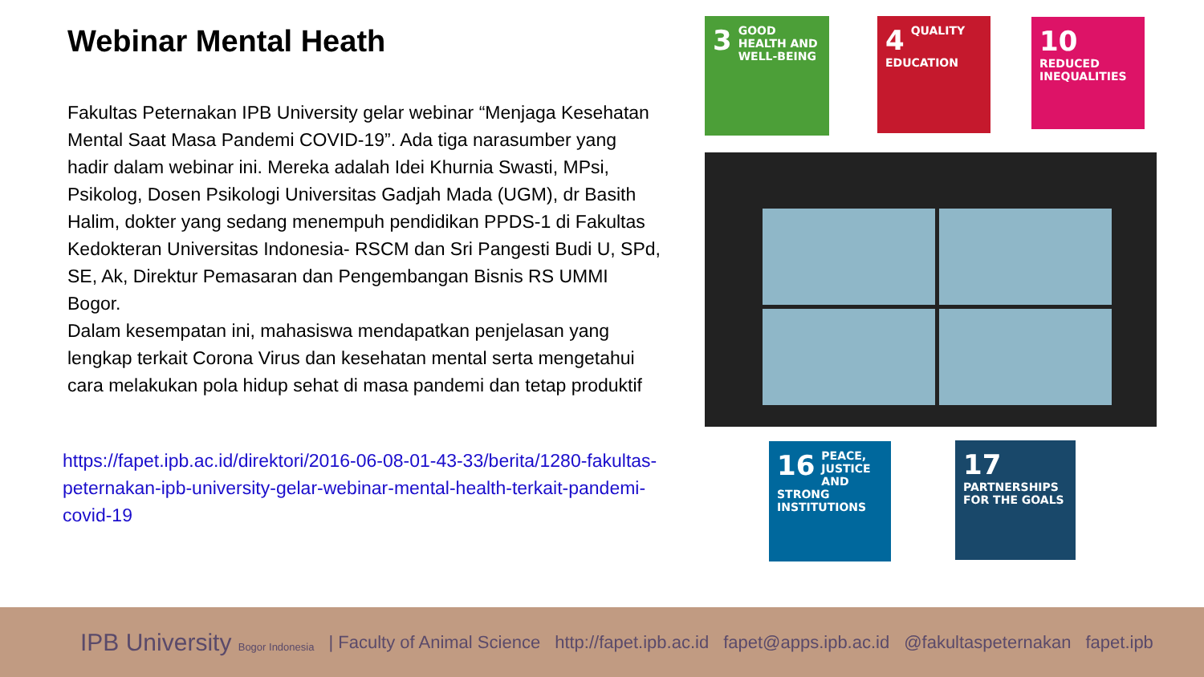Webinar Mental Heath
Fakultas Peternakan IPB University gelar webinar “Menjaga Kesehatan Mental Saat Masa Pandemi COVID-19”. Ada tiga narasumber yang hadir dalam webinar ini. Mereka adalah Idei Khurnia Swasti, MPsi, Psikolog, Dosen Psikologi Universitas Gadjah Mada (UGM), dr Basith Halim, dokter yang sedang menempuh pendidikan PPDS-1 di Fakultas Kedokteran Universitas Indonesia- RSCM dan Sri Pangesti Budi U, SPd, SE, Ak, Direktur Pemasaran dan Pengembangan Bisnis RS UMMI Bogor.
Dalam kesempatan ini, mahasiswa mendapatkan penjelasan yang lengkap terkait Corona Virus dan kesehatan mental serta mengetahui cara melakukan pola hidup sehat di masa pandemi dan tetap produktif
https://fapet.ipb.ac.id/direktori/2016-06-08-01-43-33/berita/1280-fakultas-peternakan-ipb-university-gelar-webinar-mental-health-terkait-pandemi-covid-19
3 GOOD HEALTH AND WELL-BEING
4 QUALITY EDUCATION
10 REDUCED INEQUALITIES
16 PEACE, JUSTICE AND STRONG INSTITUTIONS
17 PARTNERSHIPS FOR THE GOALS
IPB University Bogor Indonesia | Faculty of Animal Science http://fapet.ipb.ac.id fapet@apps.ipb.ac.id @fakultaspeternakan fapet.ipb